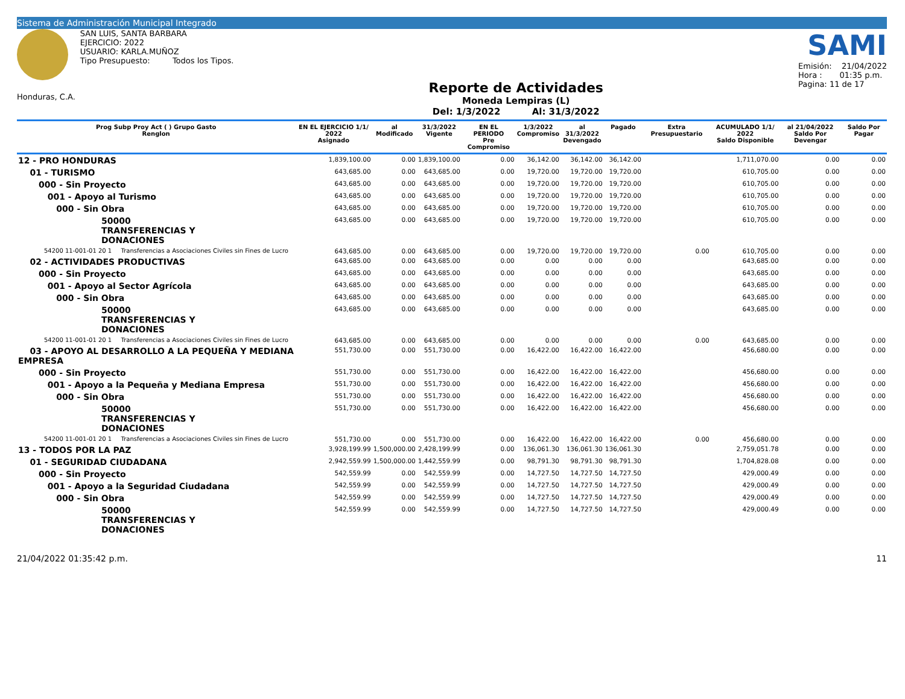Sistema de Administración Municipal Integrado
Honduras, C.A.
SAN LUIS, SANTA BARBARA
EJERCICIO: 2022
USUARIO: KARLA.MUÑOZ
Tipo Presupuesto: Todos los Tipos.
Reporte de Actividades
Moneda Lempiras (L)
Del: 1/3/2022 Al: 31/3/2022
SAMI
Emisión: 21/04/2022
Hora : 01:35 p.m.
Pagina: 11 de 17
| Prog Subp Proy Act ( ) Grupo Gasto Renglon | | EN EL EJERCICIO 1/1/ 2022 Asignado | al Modificado | 31/3/2022 Vigente | EN EL PERIODO Pre Compromiso | 1/3/2022 Compromiso | al 31/3/2022 Devengado | Pagado | Extra Presupuestario | ACUMULADO 1/1/ 2022 Saldo Disponible | al 21/04/2022 Saldo Por Devengar | Saldo Por Pagar |
| --- | --- | --- | --- | --- | --- | --- | --- | --- | --- | --- | --- | --- |
| 12 - PRO HONDURAS | | 1,839,100.00 | 0.00 | 1,839,100.00 | 0.00 | 36,142.00 | 36,142.00 | 36,142.00 | | 1,711,070.00 | 0.00 | 0.00 |
| 01 - TURISMO | | 643,685.00 | 0.00 | 643,685.00 | 0.00 | 19,720.00 | 19,720.00 | 19,720.00 | | 610,705.00 | 0.00 | 0.00 |
| 000 - Sin Proyecto | | 643,685.00 | 0.00 | 643,685.00 | 0.00 | 19,720.00 | 19,720.00 | 19,720.00 | | 610,705.00 | 0.00 | 0.00 |
| 001 - Apoyo al Turismo | | 643,685.00 | 0.00 | 643,685.00 | 0.00 | 19,720.00 | 19,720.00 | 19,720.00 | | 610,705.00 | 0.00 | 0.00 |
| 000 - Sin Obra | | 643,685.00 | 0.00 | 643,685.00 | 0.00 | 19,720.00 | 19,720.00 | 19,720.00 | | 610,705.00 | 0.00 | 0.00 |
| 50000 TRANSFERENCIAS Y DONACIONES | | 643,685.00 | 0.00 | 643,685.00 | 0.00 | 19,720.00 | 19,720.00 | 19,720.00 | | 610,705.00 | 0.00 | 0.00 |
| 54200 11-001-01 20 1 | Transferencias a Asociaciones Civiles sin Fines de Lucro | 643,685.00 | 0.00 | 643,685.00 | 0.00 | 19,720.00 | 19,720.00 | 19,720.00 | 0.00 | 610,705.00 | 0.00 | 0.00 |
| 02 - ACTIVIDADES PRODUCTIVAS | | 643,685.00 | 0.00 | 643,685.00 | 0.00 | 0.00 | 0.00 | 0.00 | | 643,685.00 | 0.00 | 0.00 |
| 000 - Sin Proyecto | | 643,685.00 | 0.00 | 643,685.00 | 0.00 | 0.00 | 0.00 | 0.00 | | 643,685.00 | 0.00 | 0.00 |
| 001 - Apoyo al Sector Agrícola | | 643,685.00 | 0.00 | 643,685.00 | 0.00 | 0.00 | 0.00 | 0.00 | | 643,685.00 | 0.00 | 0.00 |
| 000 - Sin Obra | | 643,685.00 | 0.00 | 643,685.00 | 0.00 | 0.00 | 0.00 | 0.00 | | 643,685.00 | 0.00 | 0.00 |
| 50000 TRANSFERENCIAS Y DONACIONES | | 643,685.00 | 0.00 | 643,685.00 | 0.00 | 0.00 | 0.00 | 0.00 | | 643,685.00 | 0.00 | 0.00 |
| 54200 11-001-01 20 1 | Transferencias a Asociaciones Civiles sin Fines de Lucro | 643,685.00 | 0.00 | 643,685.00 | 0.00 | 0.00 | 0.00 | 0.00 | 0.00 | 643,685.00 | 0.00 | 0.00 |
| 03 - APOYO AL DESARROLLO A LA PEQUEÑA Y MEDIANA EMPRESA | | 551,730.00 | 0.00 | 551,730.00 | 0.00 | 16,422.00 | 16,422.00 | 16,422.00 | | 456,680.00 | 0.00 | 0.00 |
| 000 - Sin Proyecto | | 551,730.00 | 0.00 | 551,730.00 | 0.00 | 16,422.00 | 16,422.00 | 16,422.00 | | 456,680.00 | 0.00 | 0.00 |
| 001 - Apoyo a la Pequeña y Mediana Empresa | | 551,730.00 | 0.00 | 551,730.00 | 0.00 | 16,422.00 | 16,422.00 | 16,422.00 | | 456,680.00 | 0.00 | 0.00 |
| 000 - Sin Obra | | 551,730.00 | 0.00 | 551,730.00 | 0.00 | 16,422.00 | 16,422.00 | 16,422.00 | | 456,680.00 | 0.00 | 0.00 |
| 50000 TRANSFERENCIAS Y DONACIONES | | 551,730.00 | 0.00 | 551,730.00 | 0.00 | 16,422.00 | 16,422.00 | 16,422.00 | | 456,680.00 | 0.00 | 0.00 |
| 54200 11-001-01 20 1 | Transferencias a Asociaciones Civiles sin Fines de Lucro | 551,730.00 | 0.00 | 551,730.00 | 0.00 | 16,422.00 | 16,422.00 | 16,422.00 | 0.00 | 456,680.00 | 0.00 | 0.00 |
| 13 - TODOS POR LA PAZ | | 3,928,199.99 | 1,500,000.00 | 2,428,199.99 | 0.00 | 136,061.30 | 136,061.30 | 136,061.30 | | 2,759,051.78 | 0.00 | 0.00 |
| 01 - SEGURIDAD CIUDADANA | | 2,942,559.99 | 1,500,000.00 | 1,442,559.99 | 0.00 | 98,791.30 | 98,791.30 | 98,791.30 | | 1,704,828.08 | 0.00 | 0.00 |
| 000 - Sin Proyecto | | 542,559.99 | 0.00 | 542,559.99 | 0.00 | 14,727.50 | 14,727.50 | 14,727.50 | | 429,000.49 | 0.00 | 0.00 |
| 001 - Apoyo a la Seguridad Ciudadana | | 542,559.99 | 0.00 | 542,559.99 | 0.00 | 14,727.50 | 14,727.50 | 14,727.50 | | 429,000.49 | 0.00 | 0.00 |
| 000 - Sin Obra | | 542,559.99 | 0.00 | 542,559.99 | 0.00 | 14,727.50 | 14,727.50 | 14,727.50 | | 429,000.49 | 0.00 | 0.00 |
| 50000 TRANSFERENCIAS Y DONACIONES | | 542,559.99 | 0.00 | 542,559.99 | 0.00 | 14,727.50 | 14,727.50 | 14,727.50 | | 429,000.49 | 0.00 | 0.00 |
21/04/2022 01:35:42 p.m. 11